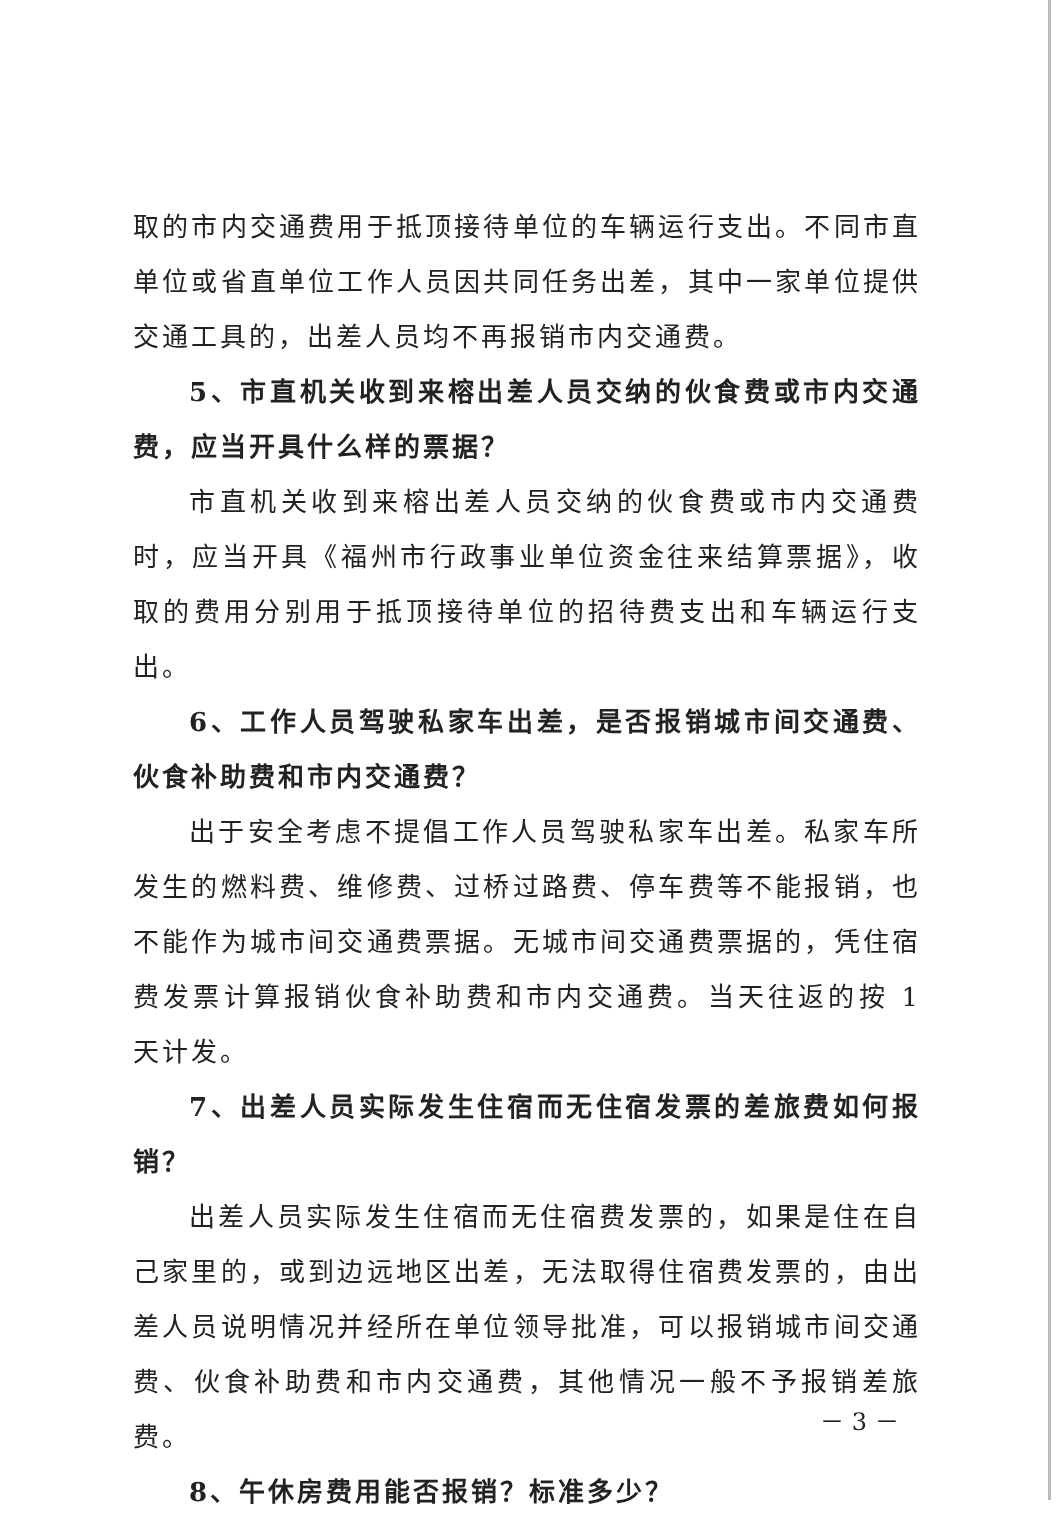取的市内交通费用于抵顶接待单位的车辆运行支出。不同市直单位或省直单位工作人员因共同任务出差，其中一家单位提供交通工具的，出差人员均不再报销市内交通费。
5、市直机关收到来榕出差人员交纳的伙食费或市内交通费，应当开具什么样的票据？
市直机关收到来榕出差人员交纳的伙食费或市内交通费时，应当开具《福州市行政事业单位资金往来结算票据》，收取的费用分别用于抵顶接待单位的招待费支出和车辆运行支出。
6、工作人员驾驶私家车出差，是否报销城市间交通费、伙食补助费和市内交通费？
出于安全考虑不提倡工作人员驾驶私家车出差。私家车所发生的燃料费、维修费、过桥过路费、停车费等不能报销，也不能作为城市间交通费票据。无城市间交通费票据的，凭住宿费发票计算报销伙食补助费和市内交通费。当天往返的按 1 天计发。
7、出差人员实际发生住宿而无住宿发票的差旅费如何报销？
出差人员实际发生住宿而无住宿费发票的，如果是住在自己家里的，或到边远地区出差，无法取得住宿费发票的，由出差人员说明情况并经所在单位领导批准，可以报销城市间交通费、伙食补助费和市内交通费，其他情况一般不予报销差旅费。
8、午休房费用能否报销？标准多少？
－ 3 －